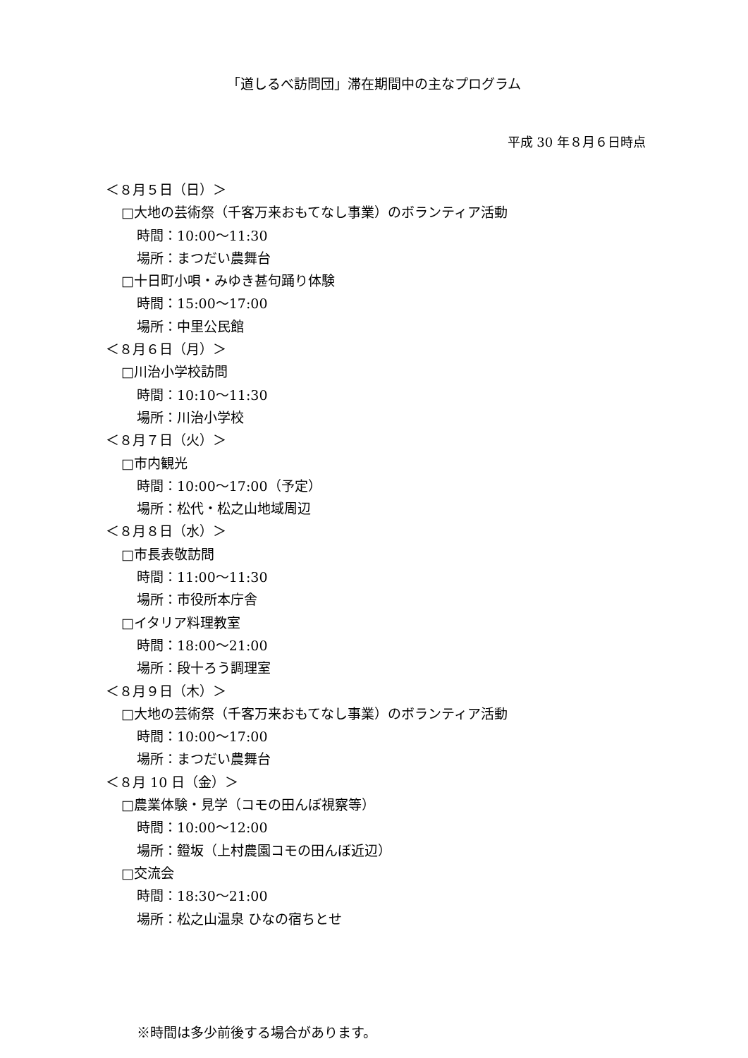「道しるべ訪問団」滞在期間中の主なプログラム
平成 30 年８月６日時点
＜８月５日（日）＞
□大地の芸術祭（千客万来おもてなし事業）のボランティア活動
時間：10:00～11:30
場所：まつだい農舞台
□十日町小唄・みゆき甚句踊り体験
時間：15:00～17:00
場所：中里公民館
＜８月６日（月）＞
□川治小学校訪問
時間：10:10～11:30
場所：川治小学校
＜８月７日（火）＞
□市内観光
時間：10:00～17:00（予定）
場所：松代・松之山地域周辺
＜８月８日（水）＞
□市長表敬訪問
時間：11:00～11:30
場所：市役所本庁舎
□イタリア料理教室
時間：18:00～21:00
場所：段十ろう調理室
＜８月９日（木）＞
□大地の芸術祭（千客万来おもてなし事業）のボランティア活動
時間：10:00～17:00
場所：まつだい農舞台
＜８月 10 日（金）＞
□農業体験・見学（コモの田んぼ視察等）
時間：10:00～12:00
場所：鐙坂（上村農園コモの田んぼ近辺）
□交流会
時間：18:30～21:00
場所：松之山温泉 ひなの宿ちとせ
※時間は多少前後する場合があります。